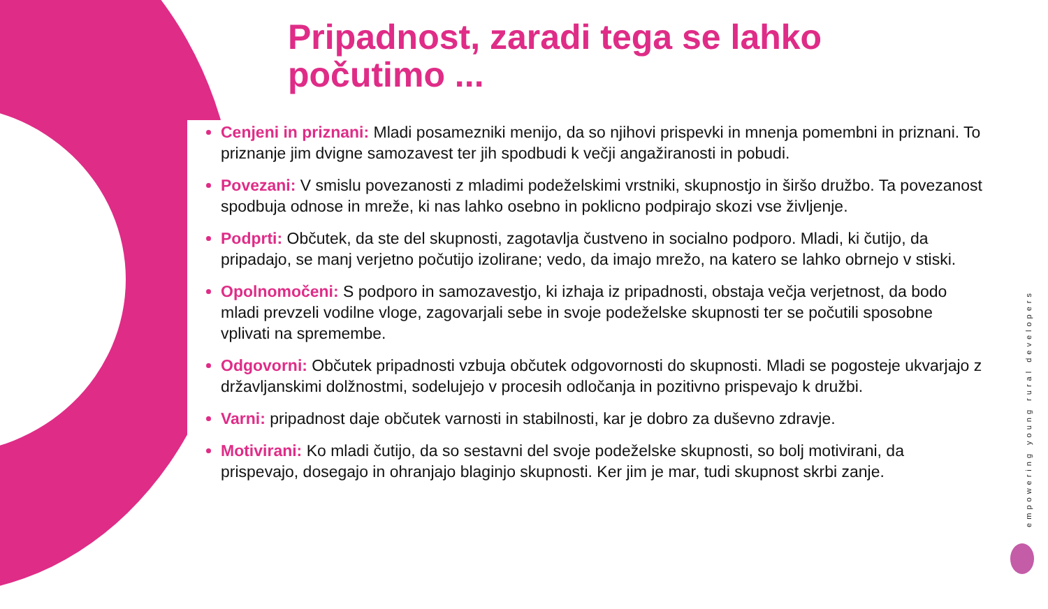Pripadnost, zaradi tega se lahko
počutimo ...
Cenjeni in priznani: Mladi posamezniki menijo, da so njihovi prispevki in mnenja pomembni in priznani. To priznanje jim dvigne samozavest ter jih spodbudi k večji angažiranosti in pobudi.
Povezani: V smislu povezanosti z mladimi podeželskimi vrstniki, skupnostjo in širšo družbo. Ta povezanost spodbuja odnose in mreže, ki nas lahko osebno in poklicno podpirajo skozi vse življenje.
Podprti: Občutek, da ste del skupnosti, zagotavlja čustveno in socialno podporo. Mladi, ki čutijo, da pripadajo, se manj verjetno počutijo izolirane; vedo, da imajo mrežo, na katero se lahko obrnejo v stiski.
Opolnomočeni: S podporo in samozavestjo, ki izhaja iz pripadnosti, obstaja večja verjetnost, da bodo mladi prevzeli vodilne vloge, zagovarjali sebe in svoje podeželske skupnosti ter se počutili sposobne vplivati na spremembe.
Odgovorni: Občutek pripadnosti vzbuja občutek odgovornosti do skupnosti. Mladi se pogosteje ukvarjajo z državljanskimi dolžnostmi, sodelujejo v procesih odločanja in pozitivno prispevajo k družbi.
Varni: pripadnost daje občutek varnosti in stabilnosti, kar je dobro za duševno zdravje.
Motivirani: Ko mladi čutijo, da so sestavni del svoje podeželske skupnosti, so bolj motivirani, da prispevajo, dosegajo in ohranjajo blaginjo skupnosti. Ker jim je mar, tudi skupnost skrbi zanje.
empowering young rural developers